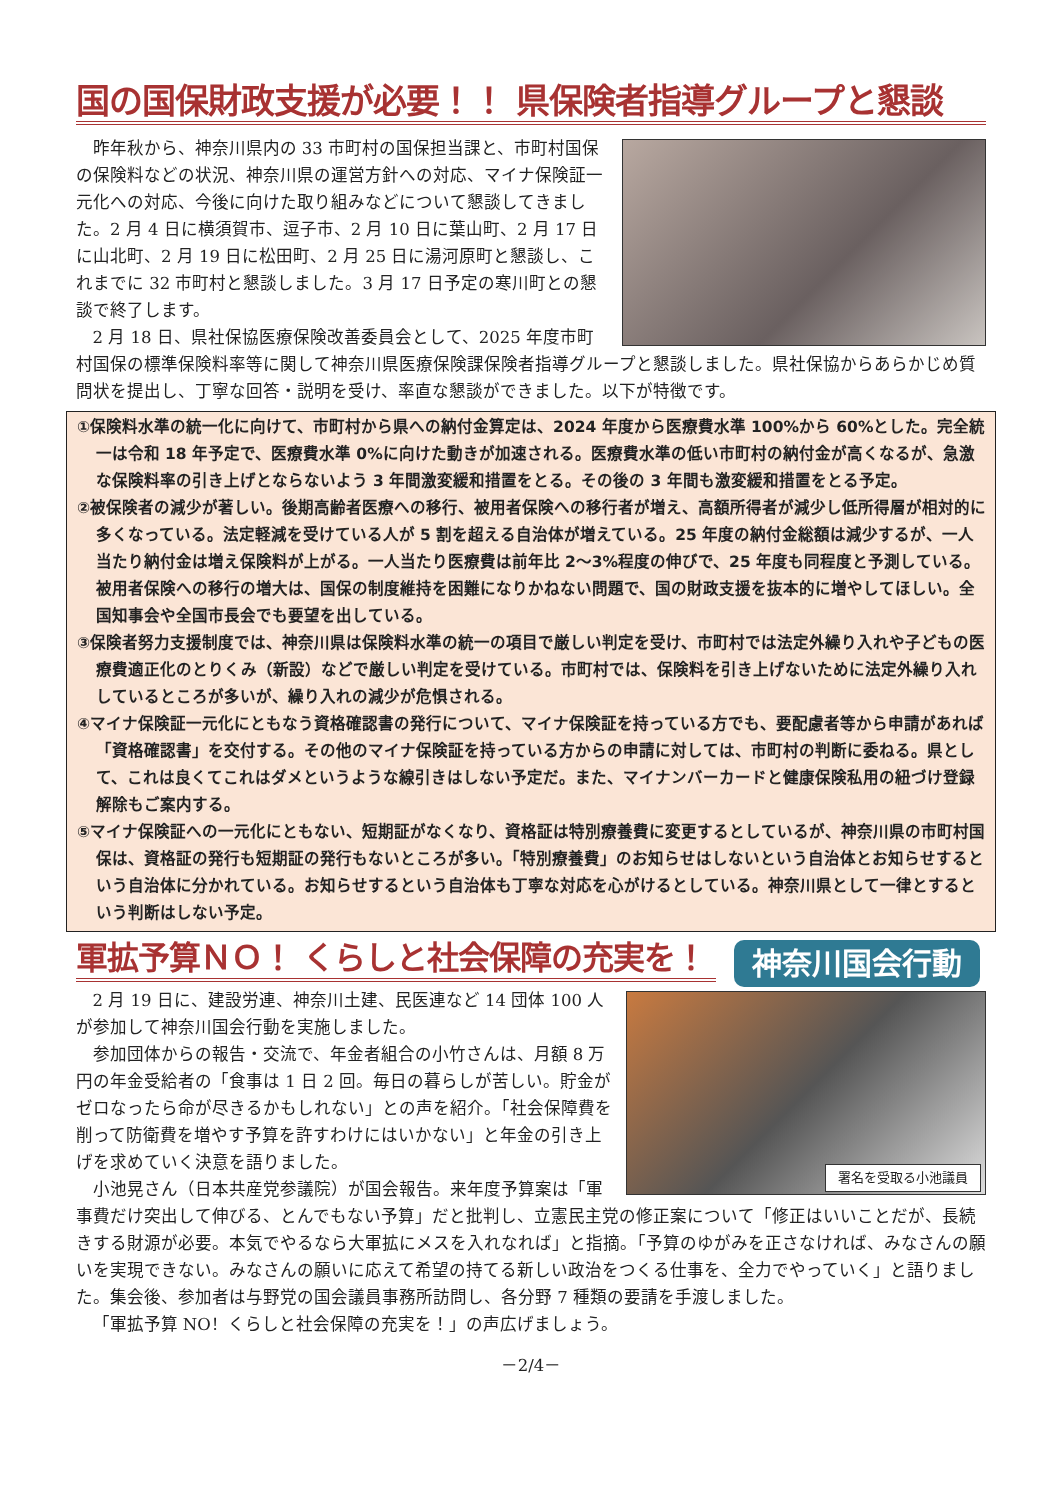国の国保財政支援が必要！！ 県保険者指導グループと懇談
昨年秋から、神奈川県内の 33 市町村の国保担当課と、市町村国保の保険料などの状況、神奈川県の運営方針への対応、マイナ保険証一元化への対応、今後に向けた取り組みなどについて懇談してきました。2 月 4 日に横須賀市、逗子市、2 月 10 日に葉山町、2 月 17 日に山北町、2 月 19 日に松田町、2 月 25 日に湯河原町と懇談し、これまでに 32 市町村と懇談しました。3 月 17 日予定の寒川町との懇談で終了します。
2 月 18 日、県社保協医療保険改善委員会として、2025 年度市町村国保の標準保険料率等に関して神奈川県医療保険課保険者指導グループと懇談しました。県社保協からあらかじめ質問状を提出し、丁寧な回答・説明を受け、率直な懇談ができました。以下が特徴です。
①保険料水準の統一化に向けて、市町村から県への納付金算定は、2024 年度から医療費水準 100%から 60%とした。完全統一は令和 18 年予定で、医療費水準 0%に向けた動きが加速される。医療費水準の低い市町村の納付金が高くなるが、急激な保険料率の引き上げとならないよう 3 年間激変緩和措置をとる。その後の 3 年間も激変緩和措置をとる予定。
②被保険者の減少が著しい。後期高齢者医療への移行、被用者保険への移行者が増え、高額所得者が減少し低所得層が相対的に多くなっている。法定軽減を受けている人が 5 割を超える自治体が増えている。25 年度の納付金総額は減少するが、一人当たり納付金は増え保険料が上がる。一人当たり医療費は前年比 2～3%程度の伸びで、25 年度も同程度と予測している。被用者保険への移行の増大は、国保の制度維持を困難になりかねない問題で、国の財政支援を抜本的に増やしてほしい。全国知事会や全国市長会でも要望を出している。
③保険者努力支援制度では、神奈川県は保険料水準の統一の項目で厳しい判定を受け、市町村では法定外繰り入れや子どもの医療費適正化のとりくみ（新設）などで厳しい判定を受けている。市町村では、保険料を引き上げないために法定外繰り入れしているところが多いが、繰り入れの減少が危惧される。
④マイナ保険証一元化にともなう資格確認書の発行について、マイナ保険証を持っている方でも、要配慮者等から申請があれば「資格確認書」を交付する。その他のマイナ保険証を持っている方からの申請に対しては、市町村の判断に委ねる。県として、これは良くてこれはダメというような線引きはしない予定だ。また、マイナンバーカードと健康保険私用の紐づけ登録解除もご案内する。
⑤マイナ保険証への一元化にともない、短期証がなくなり、資格証は特別療養費に変更するとしているが、神奈川県の市町村国保は、資格証の発行も短期証の発行もないところが多い。「特別療養費」のお知らせはしないという自治体とお知らせするという自治体に分かれている。お知らせするという自治体も丁寧な対応を心がけるとしている。神奈川県として一律とするという判断はしない予定。
軍拡予算ＮＯ！ くらしと社会保障の充実を！
神奈川国会行動
署名を受取る小池議員
2 月 19 日に、建設労連、神奈川土建、民医連など 14 団体 100 人が参加して神奈川国会行動を実施しました。
参加団体からの報告・交流で、年金者組合の小竹さんは、月額 8 万円の年金受給者の「食事は 1 日 2 回。毎日の暮らしが苦しい。貯金がゼロなったら命が尽きるかもしれない」との声を紹介。「社会保障費を削って防衛費を増やす予算を許すわけにはいかない」と年金の引き上げを求めていく決意を語りました。
小池晃さん（日本共産党参議院）が国会報告。来年度予算案は「軍事費だけ突出して伸びる、とんでもない予算」だと批判し、立憲民主党の修正案について「修正はいいことだが、長続きする財源が必要。本気でやるなら大軍拡にメスを入れなれば」と指摘。「予算のゆがみを正さなければ、みなさんの願いを実現できない。みなさんの願いに応えて希望の持てる新しい政治をつくる仕事を、全力でやっていく」と語りました。集会後、参加者は与野党の国会議員事務所訪問し、各分野 7 種類の要請を手渡しました。
「軍拡予算 NO！くらしと社会保障の充実を！」の声広げましょう。
－2/4－